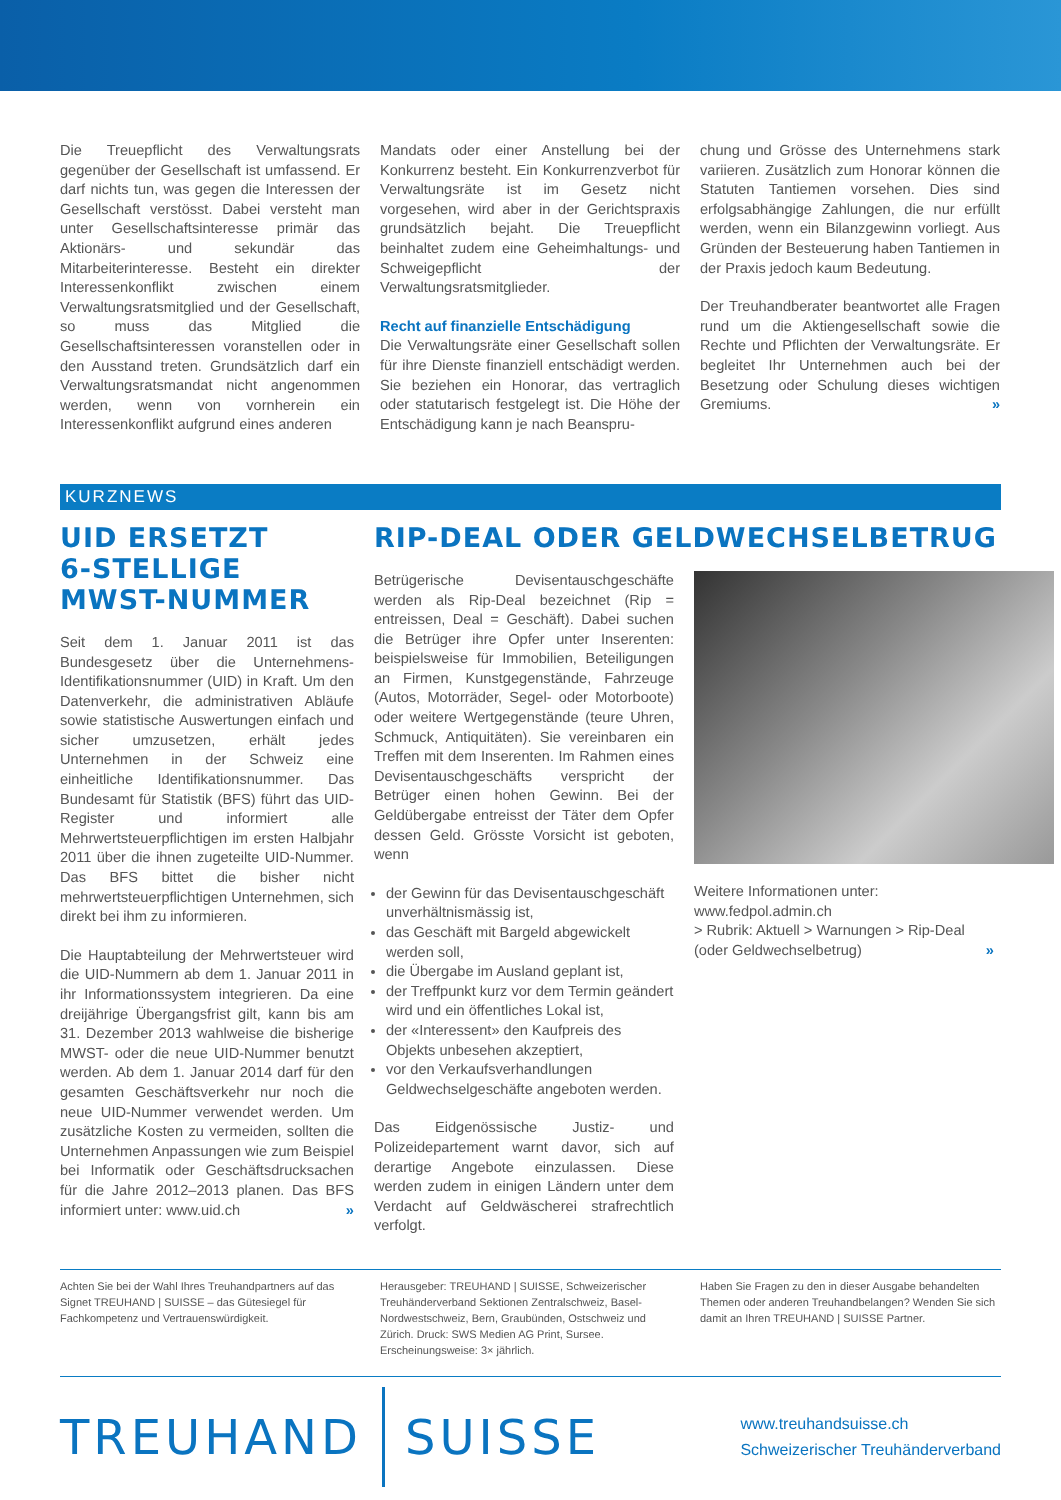Die Treuepflicht des Verwaltungsrats gegenüber der Gesellschaft ist umfassend. Er darf nichts tun, was gegen die Interessen der Gesellschaft verstösst. Dabei versteht man unter Gesellschaftsinteresse primär das Aktionärs- und sekundär das Mitarbeiterinteresse. Besteht ein direkter Interessenkonflikt zwischen einem Verwaltungsratsmitglied und der Gesellschaft, so muss das Mitglied die Gesellschaftsinteressen voranstellen oder in den Ausstand treten. Grundsätzlich darf ein Verwaltungsratsmandat nicht angenommen werden, wenn von vornherein ein Interessenkonflikt aufgrund eines anderen
Mandats oder einer Anstellung bei der Konkurrenz besteht. Ein Konkurrenzverbot für Verwaltungsräte ist im Gesetz nicht vorgesehen, wird aber in der Gerichtspraxis grundsätzlich bejaht. Die Treuepflicht beinhaltet zudem eine Geheimhaltungs- und Schweigepflicht der Verwaltungsratsmitglieder.
Recht auf finanzielle Entschädigung
Die Verwaltungsräte einer Gesellschaft sollen für ihre Dienste finanziell entschädigt werden. Sie beziehen ein Honorar, das vertraglich oder statutarisch festgelegt ist. Die Höhe der Entschädigung kann je nach Beanspru-
chung und Grösse des Unternehmens stark variieren. Zusätzlich zum Honorar können die Statuten Tantiemen vorsehen. Dies sind erfolgsabhängige Zahlungen, die nur erfüllt werden, wenn ein Bilanzgewinn vorliegt. Aus Gründen der Besteuerung haben Tantiemen in der Praxis jedoch kaum Bedeutung.
Der Treuhandberater beantwortet alle Fragen rund um die Aktiengesellschaft sowie die Rechte und Pflichten der Verwaltungsräte. Er begleitet Ihr Unternehmen auch bei der Besetzung oder Schulung dieses wichtigen Gremiums. »
KURZNEWS
UID ERSETZT
6-STELLIGE
MWST-NUMMER
Seit dem 1. Januar 2011 ist das Bundesgesetz über die Unternehmens-Identifikationsnummer (UID) in Kraft. Um den Datenverkehr, die administrativen Abläufe sowie statistische Auswertungen einfach und sicher umzusetzen, erhält jedes Unternehmen in der Schweiz eine einheitliche Identifikationsnummer. Das Bundesamt für Statistik (BFS) führt das UID-Register und informiert alle Mehrwertsteuerpflichtigen im ersten Halbjahr 2011 über die ihnen zugeteilte UID-Nummer. Das BFS bittet die bisher nicht mehrwertsteuerpflichtigen Unternehmen, sich direkt bei ihm zu informieren.
Die Hauptabteilung der Mehrwertsteuer wird die UID-Nummern ab dem 1. Januar 2011 in ihr Informationssystem integrieren. Da eine dreijährige Übergangsfrist gilt, kann bis am 31. Dezember 2013 wahlweise die bisherige MWST- oder die neue UID-Nummer benutzt werden. Ab dem 1. Januar 2014 darf für den gesamten Geschäftsverkehr nur noch die neue UID-Nummer verwendet werden. Um zusätzliche Kosten zu vermeiden, sollten die Unternehmen Anpassungen wie zum Beispiel bei Informatik oder Geschäftsdrucksachen für die Jahre 2012–2013 planen. Das BFS informiert unter: www.uid.ch »
RIP-DEAL ODER GELDWECHSELBETRUG
Betrügerische Devisentauschgeschäfte werden als Rip-Deal bezeichnet (Rip = entreissen, Deal = Geschäft). Dabei suchen die Betrüger ihre Opfer unter Inserenten: beispielsweise für Immobilien, Beteiligungen an Firmen, Kunstgegenstände, Fahrzeuge (Autos, Motorräder, Segel- oder Motorboote) oder weitere Wertgegenstände (teure Uhren, Schmuck, Antiquitäten). Sie vereinbaren ein Treffen mit dem Inserenten. Im Rahmen eines Devisentauschgeschäfts verspricht der Betrüger einen hohen Gewinn. Bei der Geldübergabe entreisst der Täter dem Opfer dessen Geld. Grösste Vorsicht ist geboten, wenn
der Gewinn für das Devisentauschgeschäft unverhältnismässig ist,
das Geschäft mit Bargeld abgewickelt werden soll,
die Übergabe im Ausland geplant ist,
der Treffpunkt kurz vor dem Termin geändert wird und ein öffentliches Lokal ist,
der «Interessent» den Kaufpreis des Objekts unbesehen akzeptiert,
vor den Verkaufsverhandlungen Geldwechselgeschäfte angeboten werden.
Das Eidgenössische Justiz- und Polizeidepartement warnt davor, sich auf derartige Angebote einzulassen. Diese werden zudem in einigen Ländern unter dem Verdacht auf Geldwäscherei strafrechtlich verfolgt.
Weitere Informationen unter:
www.fedpol.admin.ch
> Rubrik: Aktuell > Warnungen > Rip-Deal (oder Geldwechselbetrug) »
Achten Sie bei der Wahl Ihres Treuhandpartners auf das Signet TREUHAND | SUISSE – das Gütesiegel für Fachkompetenz und Vertrauenswürdigkeit.
Herausgeber: TREUHAND | SUISSE, Schweizerischer Treuhänderverband Sektionen Zentralschweiz, Basel-Nordwestschweiz, Bern, Graubünden, Ostschweiz und Zürich. Druck: SWS Medien AG Print, Sursee. Erscheinungsweise: 3× jährlich.
Haben Sie Fragen zu den in dieser Ausgabe behandelten Themen oder anderen Treuhandbelangen? Wenden Sie sich damit an Ihren TREUHAND | SUISSE Partner.
TREUHAND SUISSE
www.treuhandsuisse.ch
Schweizerischer Treuhänderverband